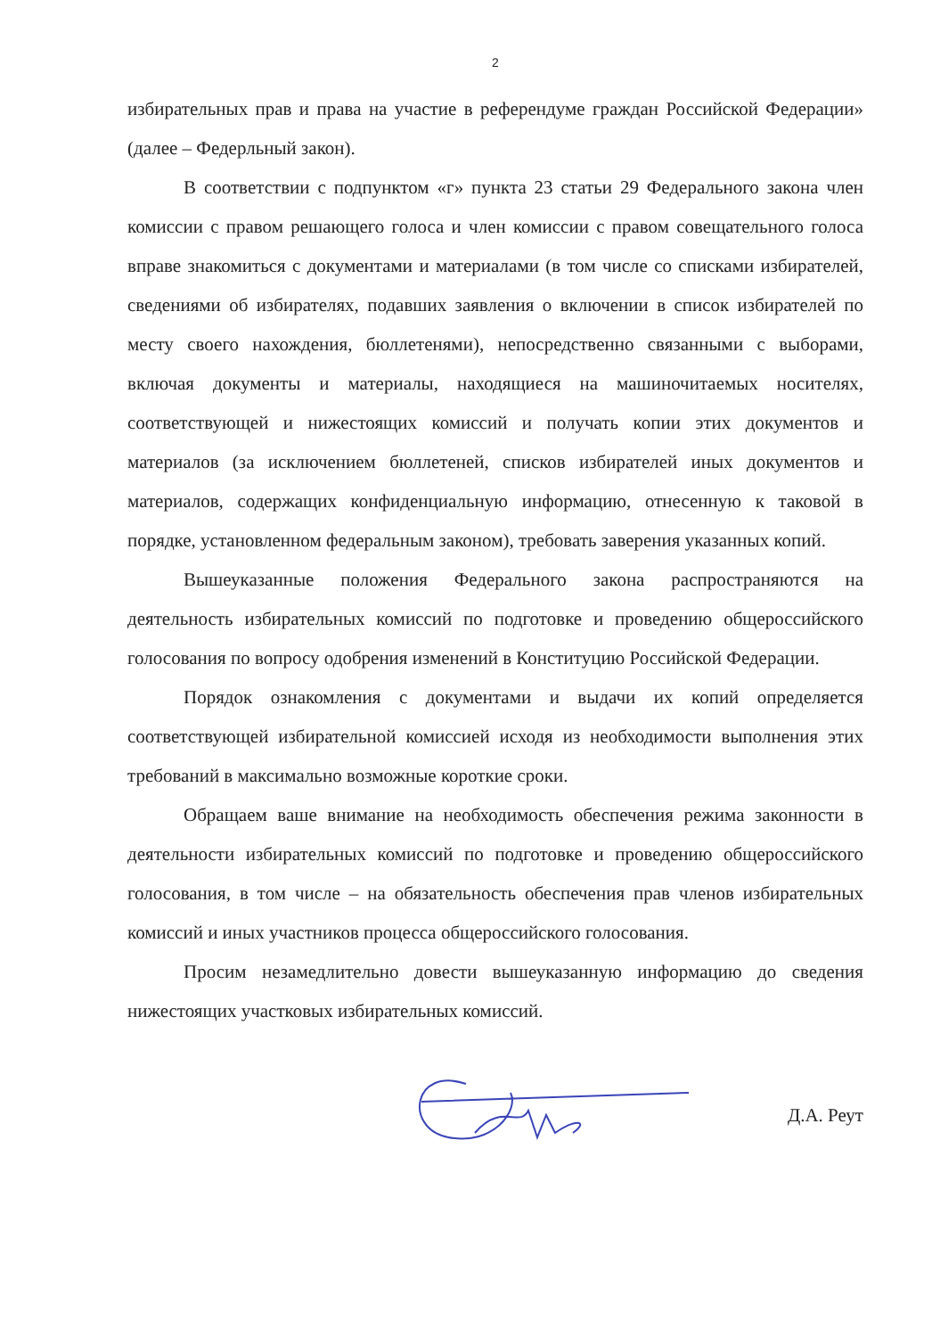2
избирательных прав и права на участие в референдуме граждан Российской Федерации» (далее – Федерльный закон).
В соответствии с подпунктом «г» пункта 23 статьи 29 Федерального закона член комиссии с правом решающего голоса и член комиссии с правом совещательного голоса вправе знакомиться с документами и материалами (в том числе со списками избирателей, сведениями об избирателях, подавших заявления о включении в список избирателей по месту своего нахождения, бюллетенями), непосредственно связанными с выборами, включая документы и материалы, находящиеся на машиночитаемых носителях, соответствующей и нижестоящих комиссий и получать копии этих документов и материалов (за исключением бюллетеней, списков избирателей иных документов и материалов, содержащих конфиденциальную информацию, отнесенную к таковой в порядке, установленном федеральным законом), требовать заверения указанных копий.
Вышеуказанные положения Федерального закона распространяются на деятельность избирательных комиссий по подготовке и проведению общероссийского голосования по вопросу одобрения изменений в Конституцию Российской Федерации.
Порядок ознакомления с документами и выдачи их копий определяется соответствующей избирательной комиссией исходя из необходимости выполнения этих требований в максимально возможные короткие сроки.
Обращаем ваше внимание на необходимость обеспечения режима законности в деятельности избирательных комиссий по подготовке и проведению общероссийского голосования, в том числе – на обязательность обеспечения прав членов избирательных комиссий и иных участников процесса общероссийского голосования.
Просим незамедлительно довести вышеуказанную информацию до сведения нижестоящих участковых избирательных комиссий.
Д.А. Реут